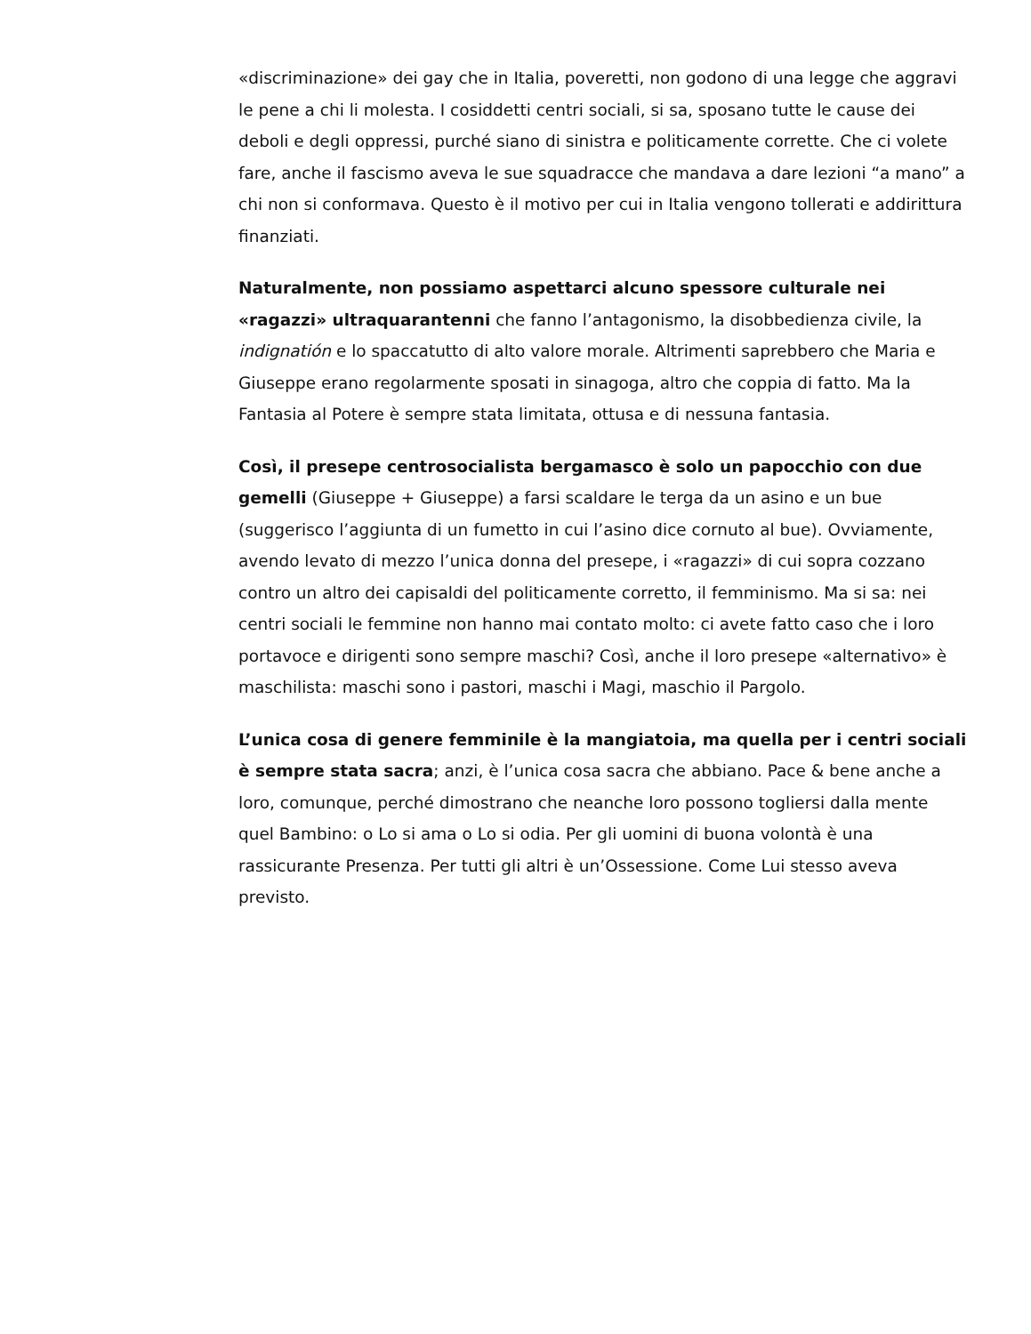«discriminazione» dei gay che in Italia, poveretti, non godono di una legge che aggravi le pene a chi li molesta. I cosiddetti centri sociali, si sa, sposano tutte le cause dei deboli e degli oppressi, purché siano di sinistra e politicamente corrette. Che ci volete fare, anche il fascismo aveva le sue squadracce che mandava a dare lezioni “a mano” a chi non si conformava. Questo è il motivo per cui in Italia vengono tollerati e addirittura finanziati.
Naturalmente, non possiamo aspettarci alcuno spessore culturale nei «ragazzi» ultraquarantenni che fanno l’antagonismo, la disobbedienza civile, la indignatión e lo spaccatutto di alto valore morale. Altrimenti saprebbero che Maria e Giuseppe erano regolarmente sposati in sinagoga, altro che coppia di fatto. Ma la Fantasia al Potere è sempre stata limitata, ottusa e di nessuna fantasia.
Così, il presepe centrosocialista bergamasco è solo un papocchio con due gemelli (Giuseppe + Giuseppe) a farsi scaldare le terga da un asino e un bue (suggerisco l’aggiunta di un fumetto in cui l’asino dice cornuto al bue). Ovviamente, avendo levato di mezzo l’unica donna del presepe, i «ragazzi» di cui sopra cozzano contro un altro dei capisaldi del politicamente corretto, il femminismo. Ma si sa: nei centri sociali le femmine non hanno mai contato molto: ci avete fatto caso che i loro portavoce e dirigenti sono sempre maschi? Così, anche il loro presepe «alternativo» è maschilista: maschi sono i pastori, maschi i Magi, maschio il Pargolo.
L’unica cosa di genere femminile è la mangiatoia, ma quella per i centri sociali è sempre stata sacra; anzi, è l’unica cosa sacra che abbiano. Pace & bene anche a loro, comunque, perché dimostrano che neanche loro possono togliersi dalla mente quel Bambino: o Lo si ama o Lo si odia. Per gli uomini di buona volontà è una rassicurante Presenza. Per tutti gli altri è un’Ossessione. Come Lui stesso aveva previsto.